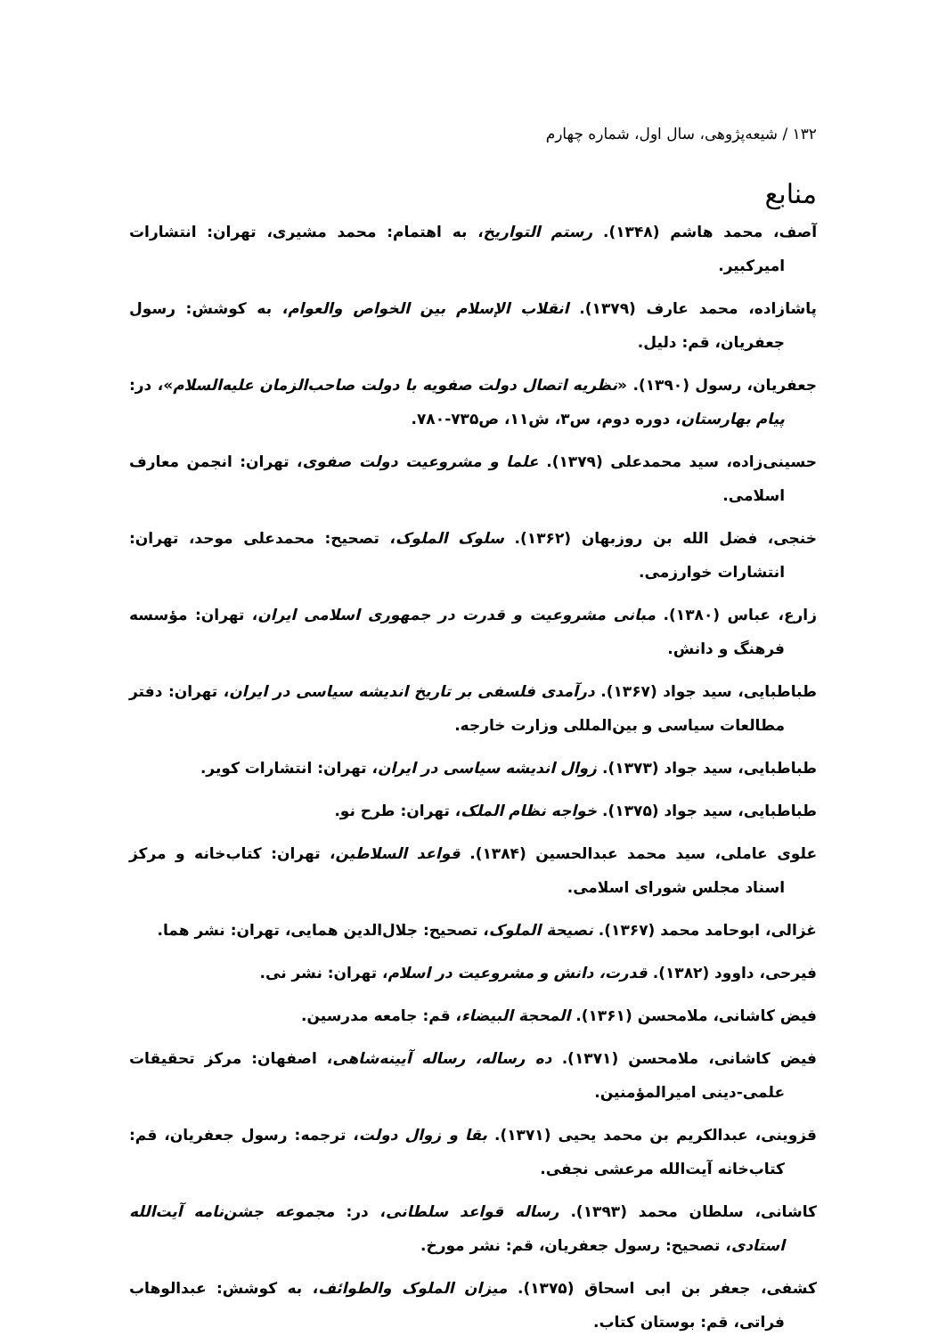۱۳۲ / شیعه‌پژوهی، سال اول، شماره چهارم
منابع
آصف، محمد هاشم (۱۳۴۸). رستم التواریخ، به اهتمام: محمد مشیری، تهران: انتشارات امیرکبیر.
پاشازاده، محمد عارف (۱۳۷۹). انقلاب الإسلام بین الخواص والعوام، به کوشش: رسول جعفریان، قم: دلیل.
جعفریان، رسول (۱۳۹۰). «نظریه اتصال دولت صفویه با دولت صاحب‌الزمان علیه‌السلام»، در: پیام بهارستان، دوره دوم، س۳، ش۱۱، ص۷۳۵-۷۸۰.
حسینی‌زاده، سید محمدعلی (۱۳۷۹). علما و مشروعیت دولت صفوی، تهران: انجمن معارف اسلامی.
خنجی، فضل الله بن روزبهان (۱۳۶۲). سلوک الملوک، تصحیح: محمدعلی موحد، تهران: انتشارات خوارزمی.
زارع، عباس (۱۳۸۰). مبانی مشروعیت و قدرت در جمهوری اسلامی ایران، تهران: مؤسسه فرهنگ و دانش.
طباطبایی، سید جواد (۱۳۶۷). درآمدی فلسفی بر تاریخ اندیشه سیاسی در ایران، تهران: دفتر مطالعات سیاسی و بین‌المللی وزارت خارجه.
طباطبایی، سید جواد (۱۳۷۳). زوال اندیشه سیاسی در ایران، تهران: انتشارات کویر.
طباطبایی، سید جواد (۱۳۷۵). خواجه نظام الملک، تهران: طرح نو.
علوی عاملی، سید محمد عبدالحسین (۱۳۸۴). قواعد السلاطین، تهران: کتاب‌خانه و مرکز اسناد مجلس شورای اسلامی.
غزالی، ابوحامد محمد (۱۳۶۷). نصیحة الملوک، تصحیح: جلال‌الدین همایی، تهران: نشر هما.
فیرحی، داوود (۱۳۸۲). قدرت، دانش و مشروعیت در اسلام، تهران: نشر نی.
فیض کاشانی، ملامحسن (۱۳۶۱). المحجة البیضاء، قم: جامعه مدرسین.
فیض کاشانی، ملامحسن (۱۳۷۱). ده رساله، رساله آیینه‌شاهی، اصفهان: مرکز تحقیقات علمی-دینی امیرالمؤمنین.
قزوینی، عبدالکریم بن محمد یحیی (۱۳۷۱). بقا و زوال دولت، ترجمه: رسول جعفریان، قم: کتاب‌خانه آیت‌الله مرعشی نجفی.
کاشانی، سلطان محمد (۱۳۹۳). رساله قواعد سلطانی، در: مجموعه جشن‌نامه آیت‌الله استادی، تصحیح: رسول جعفریان، قم: نشر مورخ.
کشفی، جعفر بن ابی اسحاق (۱۳۷۵). میزان الملوک والطوائف، به کوشش: عبدالوهاب فراتی، قم: بوستان کتاب.